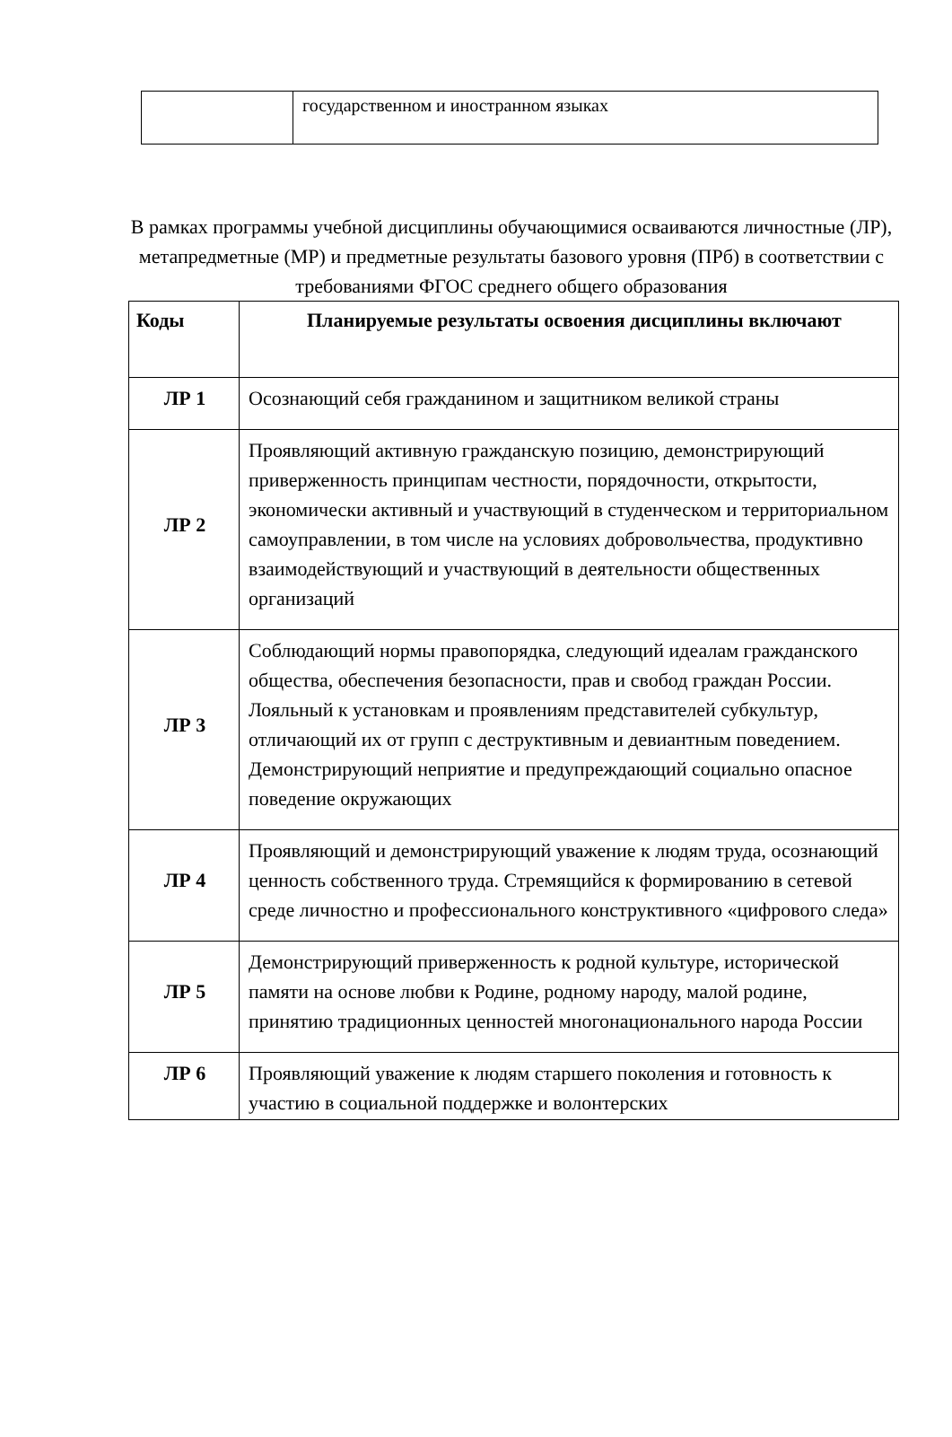| | государственном и иностранном языках |
В рамках программы учебной дисциплины обучающимися осваиваются личностные (ЛР), метапредметные (МР) и предметные результаты базового уровня (ПРб) в соответствии с требованиями ФГОС среднего общего образования
| Коды | Планируемые результаты освоения дисциплины включают |
| --- | --- |
| ЛР 1 | Осознающий себя гражданином и защитником великой страны |
| ЛР 2 | Проявляющий активную гражданскую позицию, демонстрирующий приверженность принципам честности, порядочности, открытости, экономически активный и участвующий в студенческом и территориальном самоуправлении, в том числе на условиях добровольчества, продуктивно взаимодействующий и участвующий в деятельности общественных организаций |
| ЛР 3 | Соблюдающий нормы правопорядка, следующий идеалам гражданского общества, обеспечения безопасности, прав и свобод граждан России. Лояльный к установкам и проявлениям представителей субкультур, отличающий их от групп с деструктивным и девиантным поведением. Демонстрирующий неприятие и предупреждающий социально опасное поведение окружающих |
| ЛР 4 | Проявляющий и демонстрирующий уважение к людям труда, осознающий ценность собственного труда. Стремящийся к формированию в сетевой среде личностно и профессионального конструктивного «цифрового следа» |
| ЛР 5 | Демонстрирующий приверженность к родной культуре, исторической памяти на основе любви к Родине, родному народу, малой родине, принятию традиционных ценностей многонационального народа России |
| ЛР 6 | Проявляющий уважение к людям старшего поколения и готовность к участию в социальной поддержке и волонтерских |